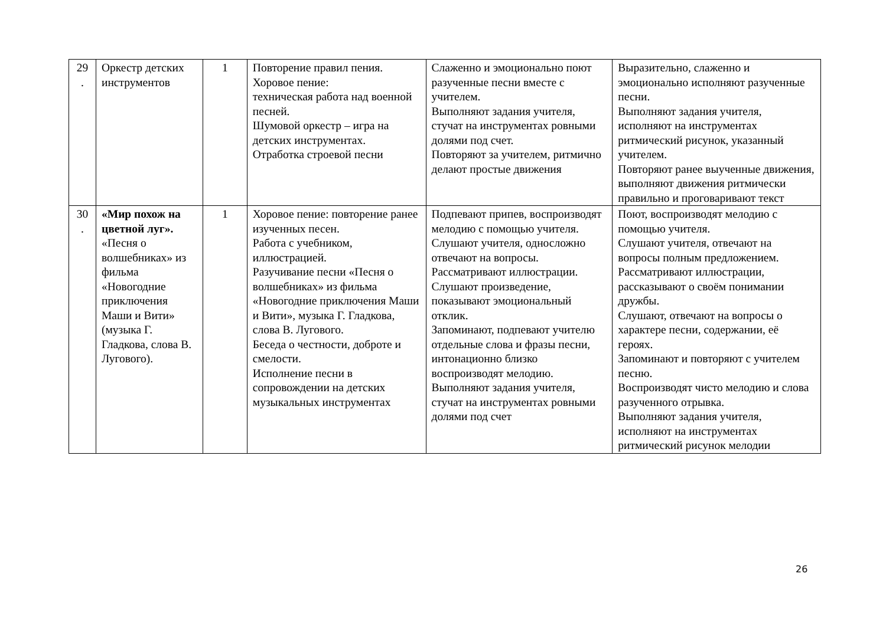| 29 . | Оркестр детских инструментов | 1 | Повторение правил пения. Хоровое пение: техническая работа над военной песней. Шумовой оркестр – игра на детских инструментах. Отработка строевой песни | Слаженно и эмоционально поют разученные песни вместе с учителем. Выполняют задания учителя, стучат на инструментах ровными долями под счет. Повторяют за учителем, ритмично делают простые движения | Выразительно, слаженно и эмоционально исполняют разученные песни. Выполняют задания учителя, исполняют на инструментах ритмический рисунок, указанный учителем. Повторяют ранее выученные движения, выполняют движения ритмически правильно и проговаривают текст |
| 30 . | «Мир похож на цветной луг». «Песня о волшебниках» из фильма «Новогодние приключения Маши и Вити» (музыка Г. Гладкова, слова В. Лугового). | 1 | Хоровое пение: повторение ранее изученных песен. Работа с учебником, иллюстрацией. Разучивание песни «Песня о волшебниках» из фильма «Новогодние приключения Маши и Вити», музыка Г. Гладкова, слова В. Лугового. Беседа о честности, доброте и смелости. Исполнение песни в сопровождении на детских музыкальных инструментах | Подпевают припев, воспроизводят мелодию с помощью учителя. Слушают учителя, односложно отвечают на вопросы. Рассматривают иллюстрации. Слушают произведение, показывают эмоциональный отклик. Запоминают, подпевают учителю отдельные слова и фразы песни, интонационно близко воспроизводят мелодию. Выполняют задания учителя, стучат на инструментах ровными долями под счет | Поют, воспроизводят мелодию с помощью учителя. Слушают учителя, отвечают на вопросы полным предложением. Рассматривают иллюстрации, рассказывают о своём понимании дружбы. Слушают, отвечают на вопросы о характере песни, содержании, её героях. Запоминают и повторяют с учителем песню. Воспроизводят чисто мелодию и слова разученного отрывка. Выполняют задания учителя, исполняют на инструментах ритмический рисунок мелодии |
26